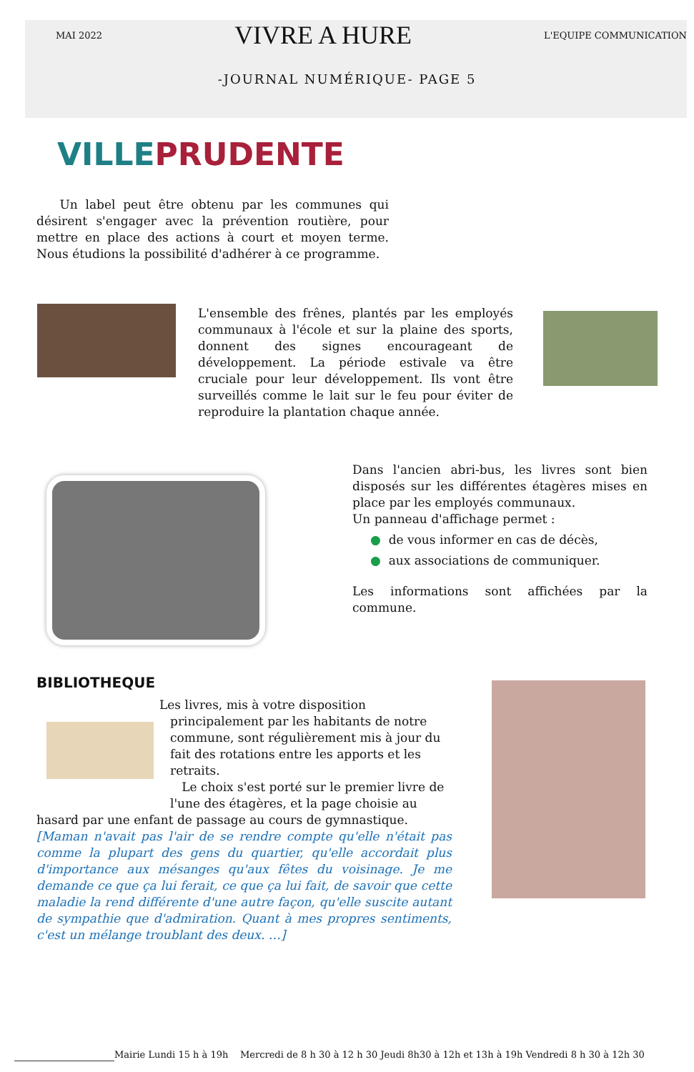MAI 2022
VIVRE A HURE
L'EQUIPE COMMUNICATION
-JOURNAL NUMÉRIQUE- PAGE 5
VILLE PRUDENTE
Un label peut être obtenu par les communes qui désirent s'engager avec la prévention routière, pour mettre en place des actions à court et moyen terme. Nous étudions la possibilité d'adhérer à ce programme.
L'ensemble des frênes, plantés par les employés communaux à l'école et sur la plaine des sports, donnent des signes encourageant de développement. La période estivale va être cruciale pour leur développement. Ils vont être surveillés comme le lait sur le feu pour éviter de reproduire la plantation chaque année.
Dans l'ancien abri-bus, les livres sont bien disposés sur les différentes étagères mises en place par les employés communaux.
Un panneau d'affichage permet :
● de vous informer en cas de décès,
● aux associations de communiquer.
Les informations sont affichées par la commune.
BIBLIOTHEQUE
Les livres, mis à votre disposition
principalement par les habitants de notre commune, sont régulièrement mis à jour du fait des rotations entre les apports et les retraits.
Le choix s'est porté sur le premier livre de l'une des étagères, et la page choisie au
hasard par une enfant de passage au cours de gymnastique.
[Maman n'avait pas l'air de se rendre compte qu'elle n'était pas comme la plupart des gens du quartier, qu'elle accordait plus d'importance aux mésanges qu'aux fêtes du voisinage. Je me demande ce que ça lui ferait, ce que ça lui fait, de savoir que cette maladie la rend différente d'une autre façon, qu'elle suscite autant de sympathie que d'admiration. Quant à mes propres sentiments, c'est un mélange troublant des deux. …]
Mairie Lundi 15 h à 19h Mercredi de 8 h 30 à 12 h 30 Jeudi 8h30 à 12h et 13h à 19h Vendredi 8 h 30 à 12h 30